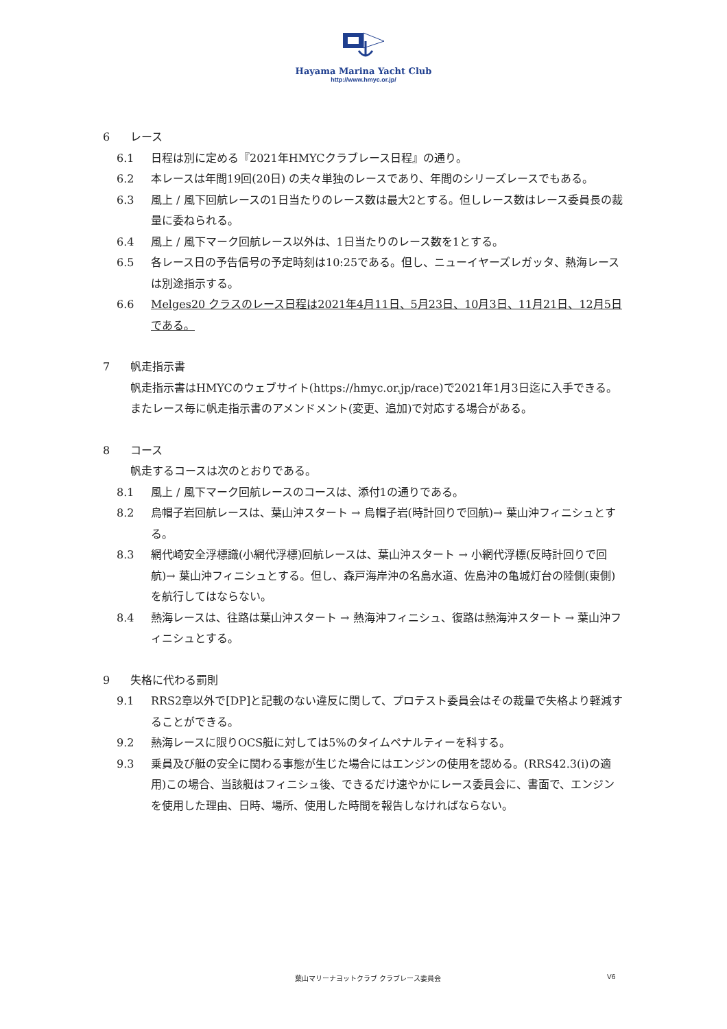Hayama Marina Yacht Club
http://www.hmyc.or.jp/
6 レース
6.1 日程は別に定める『2021年HMYCクラブレース日程』の通り。
6.2 本レースは年間19回(20日) の夫々単独のレースであり、年間のシリーズレースでもある。
6.3 風上 / 風下回航レースの1日当たりのレース数は最大2とする。但しレース数はレース委員長の裁量に委ねられる。
6.4 風上 / 風下マーク回航レース以外は、1日当たりのレース数を1とする。
6.5 各レース日の予告信号の予定時刻は10:25である。但し、ニューイヤーズレガッタ、熱海レースは別途指示する。
6.6 Melges20 クラスのレース日程は2021年4月11日、5月23日、10月3日、11月21日、12月5日である。
7 帆走指示書
帆走指示書はHMYCのウェブサイト(https://hmyc.or.jp/race)で2021年1月3日迄に入手できる。またレース毎に帆走指示書のアメンドメント(変更、追加)で対応する場合がある。
8 コース
帆走するコースは次のとおりである。
8.1 風上 / 風下マーク回航レースのコースは、添付1の通りである。
8.2 烏帽子岩回航レースは、葉山沖スタート → 烏帽子岩(時計回りで回航)→ 葉山沖フィニシュとする。
8.3 網代崎安全浮標識(小網代浮標)回航レースは、葉山沖スタート → 小網代浮標(反時計回りで回航)→ 葉山沖フィニシュとする。但し、森戸海岸沖の名島水道、佐島沖の亀城灯台の陸側(東側)を航行してはならない。
8.4 熱海レースは、往路は葉山沖スタート → 熱海沖フィニシュ、復路は熱海沖スタート → 葉山沖フィニシュとする。
9 失格に代わる罰則
9.1 RRS2章以外で[DP]と記載のない違反に関して、プロテスト委員会はその裁量で失格より軽減することができる。
9.2 熱海レースに限りOCS艇に対しては5%のタイムペナルティーを科する。
9.3 乗員及び艇の安全に関わる事態が生じた場合にはエンジンの使用を認める。(RRS42.3(i)の適用)この場合、当該艇はフィニシュ後、できるだけ速やかにレース委員会に、書面で、エンジンを使用した理由、日時、場所、使用した時間を報告しなければならない。
葉山マリーナヨットクラブ クラブレース委員会 V6